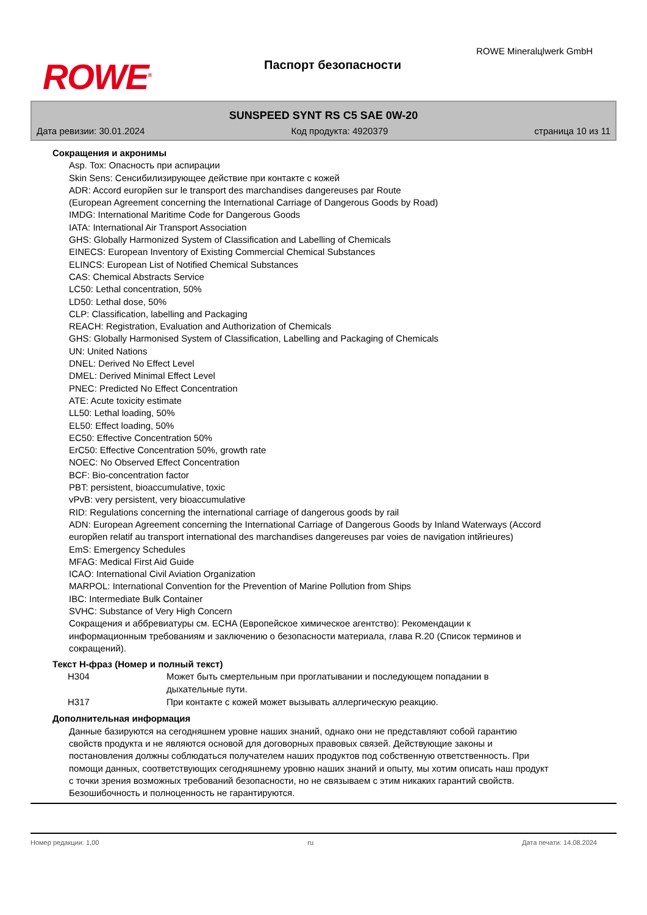ROWE<sup>®</sup>
Паспорт безопасности
ROWE Mineralцlwerk GmbH
SUNSPEED SYNT RS C5 SAE 0W-20
Дата ревизии: 30.01.2024 Код продукта: 4920379 страница 10 из 11
Сокращения и акронимы
Asp. Tox: Опасность при аспирации
Skin Sens: Сенсибилизирующее действие при контакте с кожей
ADR: Accord europйen sur le transport des marchandises dangereuses par Route
(European Agreement concerning the International Carriage of Dangerous Goods by Road)
IMDG: International Maritime Code for Dangerous Goods
IATA: International Air Transport Association
GHS: Globally Harmonized System of Classification and Labelling of Chemicals
EINECS: European Inventory of Existing Commercial Chemical Substances
ELINCS: European List of Notified Chemical Substances
CAS: Chemical Abstracts Service
LC50: Lethal concentration, 50%
LD50: Lethal dose, 50%
CLP: Classification, labelling and Packaging
REACH: Registration, Evaluation and Authorization of Chemicals
GHS: Globally Harmonised System of Classification, Labelling and Packaging of Chemicals
UN: United Nations
DNEL: Derived No Effect Level
DMEL: Derived Minimal Effect Level
PNEC: Predicted No Effect Concentration
ATE: Acute toxicity estimate
LL50: Lethal loading, 50%
EL50: Effect loading, 50%
EC50: Effective Concentration 50%
ErC50: Effective Concentration 50%, growth rate
NOEC: No Observed Effect Concentration
BCF: Bio-concentration factor
PBT: persistent, bioaccumulative, toxic
vPvB: very persistent, very bioaccumulative
RID: Regulations concerning the international carriage of dangerous goods by rail
ADN: European Agreement concerning the International Carriage of Dangerous Goods by Inland Waterways (Accord europйen relatif au transport international des marchandises dangereuses par voies de navigation intйrieures)
EmS: Emergency Schedules
MFAG: Medical First Aid Guide
ICAO: International Civil Aviation Organization
MARPOL: International Convention for the Prevention of Marine Pollution from Ships
IBC: Intermediate Bulk Container
SVHC: Substance of Very High Concern
Сокращения и аббревиатуры см. ECHA (Европейское химическое агентство): Рекомендации к информационным требованиям и заключению о безопасности материала, глава R.20 (Список терминов и сокращений).
Текст H-фраз (Номер и полный текст)
| H304 | Может быть смертельным при проглатывании и последующем попадании в дыхательные пути. |
| H317 | При контакте с кожей может вызывать аллергическую реакцию. |
Дополнительная информация
Данные базируются на сегодняшнем уровне наших знаний, однако они не представляют собой гарантию свойств продукта и не являются основой для договорных правовых связей. Действующие законы и постановления должны соблюдаться получателем наших продуктов под собственную ответственность. При помощи данных, соответствующих сегодняшнему уровню наших знаний и опыту, мы хотим описать наш продукт с точки зрения возможных требований безопасности, но не связываем с этим никаких гарантий свойств. Безошибочность и полноценность не гарантируются.
Номер редакции: 1,00 ru Дата печати: 14.08.2024